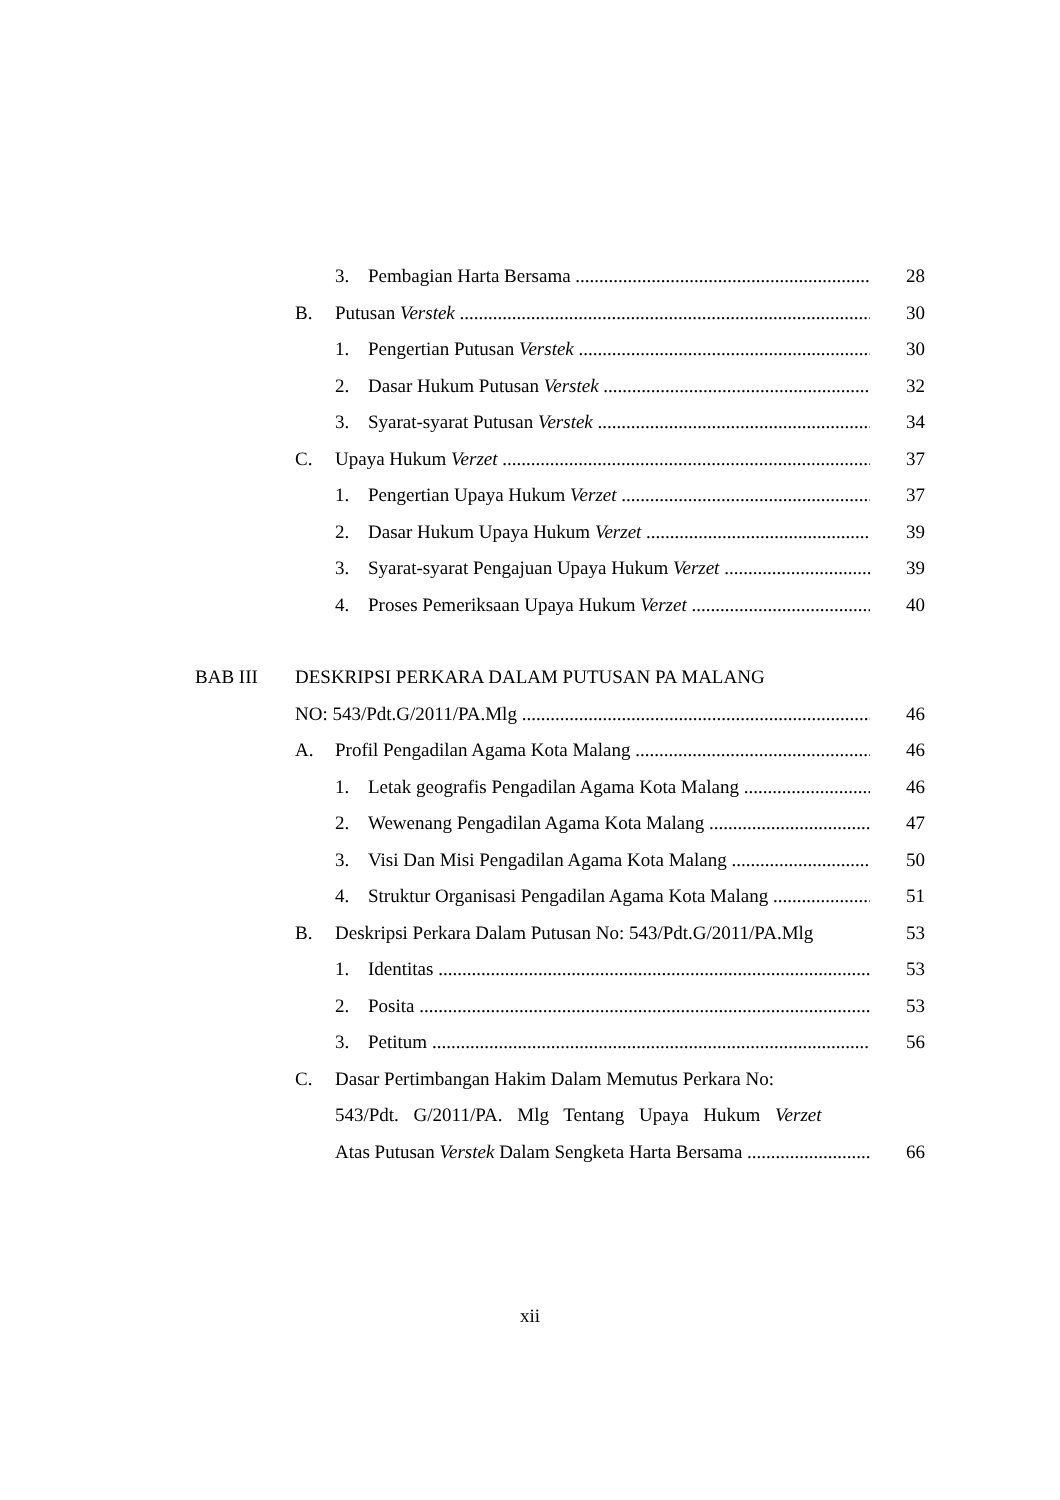3. Pembagian Harta Bersama 28
B. Putusan Verstek 30
1. Pengertian Putusan Verstek 30
2. Dasar Hukum Putusan Verstek 32
3. Syarat-syarat Putusan Verstek 34
C. Upaya Hukum Verzet 37
1. Pengertian Upaya Hukum Verzet 37
2. Dasar Hukum Upaya Hukum Verzet 39
3. Syarat-syarat Pengajuan Upaya Hukum Verzet 39
4. Proses Pemeriksaan Upaya Hukum Verzet 40
BAB III DESKRIPSI PERKARA DALAM PUTUSAN PA MALANG
NO: 543/Pdt.G/2011/PA.Mlg 46
A. Profil Pengadilan Agama Kota Malang 46
1. Letak geografis Pengadilan Agama Kota Malang 46
2. Wewenang Pengadilan Agama Kota Malang 47
3. Visi Dan Misi Pengadilan Agama Kota Malang 50
4. Struktur Organisasi Pengadilan Agama Kota Malang 51
B. Deskripsi Perkara Dalam Putusan No: 543/Pdt.G/2011/PA.Mlg 53
1. Identitas 53
2. Posita 53
3. Petitum 56
C. Dasar Pertimbangan Hakim Dalam Memutus Perkara No:
543/Pdt. G/2011/PA. Mlg Tentang Upaya Hukum Verzet
Atas Putusan Verstek Dalam Sengketa Harta Bersama 66
xii